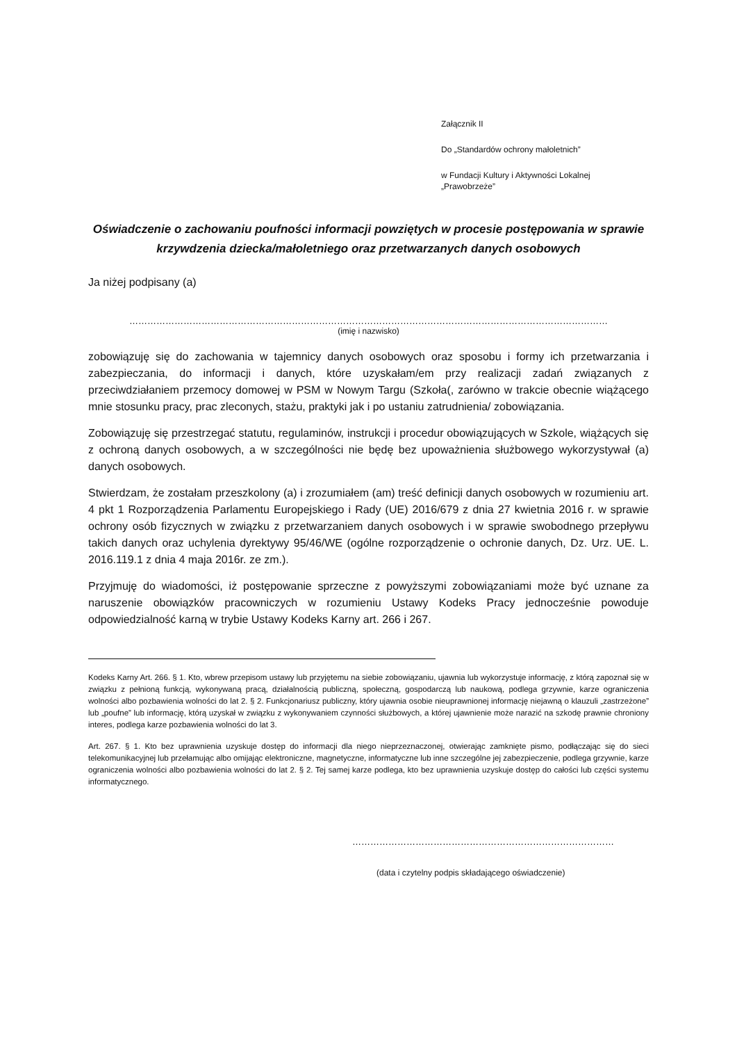Załącznik II
Do „Standardów ochrony małoletnich”
w Fundacji Kultury i Aktywności Lokalnej
„Prawobrzeże”
Oświadczenie o zachowaniu poufności informacji powziętych w procesie postępowania w sprawie krzywdzenia dziecka/małoletniego oraz przetwarzanych danych osobowych
Ja niżej podpisany (a)
……………………………………………………………………………………………………………………………………………
(imię i nazwisko)
zobowiązuję się do zachowania w tajemnicy danych osobowych oraz sposobu i formy ich przetwarzania i zabezpieczania, do informacji i danych, które uzyskałam/em przy realizacji zadań związanych z przeciwdziałaniem przemocy domowej w PSM w Nowym Targu (Szkoła(, zarówno w trakcie obecnie wiążącego mnie stosunku pracy, prac zleconych, stażu, praktyki jak i po ustaniu zatrudnienia/ zobowiązania.
Zobowiązuję się przestrzegać statutu, regulaminów, instrukcji i procedur obowiązujących w Szkole, wiążących się z ochroną danych osobowych, a w szczególności nie będę bez upoważnienia służbowego wykorzystywał (a) danych osobowych.
Stwierdzam, że zostałam przeszkolony (a) i zrozumiałem (am) treść definicji danych osobowych w rozumieniu art. 4 pkt 1 Rozporządzenia Parlamentu Europejskiego i Rady (UE) 2016/679 z dnia 27 kwietnia 2016 r. w sprawie ochrony osób fizycznych w związku z przetwarzaniem danych osobowych i w sprawie swobodnego przepływu takich danych oraz uchylenia dyrektywy 95/46/WE (ogólne rozporządzenie o ochronie danych, Dz. Urz. UE. L. 2016.119.1 z dnia 4 maja 2016r. ze zm.).
Przyjmuję do wiadomości, iż postępowanie sprzeczne z powyższymi zobowiązaniami może być uznane za naruszenie obowiązków pracowniczych w rozumieniu Ustawy Kodeks Pracy jednocześnie powoduje odpowiedzialność karną w trybie Ustawy Kodeks Karny art. 266 i 267.
Kodeks Karny Art. 266. § 1. Kto, wbrew przepisom ustawy lub przyjętemu na siebie zobowiązaniu, ujawnia lub wykorzystuje informację, z którą zapoznał się w związku z pełnioną funkcją, wykonywaną pracą, działalnością publiczną, społeczną, gospodarczą lub naukową, podlega grzywnie, karze ograniczenia wolności albo pozbawienia wolności do lat 2. § 2. Funkcjonariusz publiczny, który ujawnia osobie nieuprawnionej informację niejawną o klauzuli „zastrzeżone” lub „poufne” lub informację, którą uzyskał w związku z wykonywaniem czynności służbowych, a której ujawnienie może narazić na szkodę prawnie chroniony interes, podlega karze pozbawienia wolności do lat 3.
Art. 267. § 1. Kto bez uprawnienia uzyskuje dostęp do informacji dla niego nieprzeznaczonej, otwierając zamknięte pismo, podłączając się do sieci telekomunikacyjnej lub przełamując albo omijając elektroniczne, magnetyczne, informatyczne lub inne szczególne jej zabezpieczenie, podlega grzywnie, karze ograniczenia wolności albo pozbawienia wolności do lat 2. § 2. Tej samej karze podlega, kto bez uprawnienia uzyskuje dostęp do całości lub części systemu informatycznego.
……………………………………………………………………………
(data i czytelny podpis składającego oświadczenie)